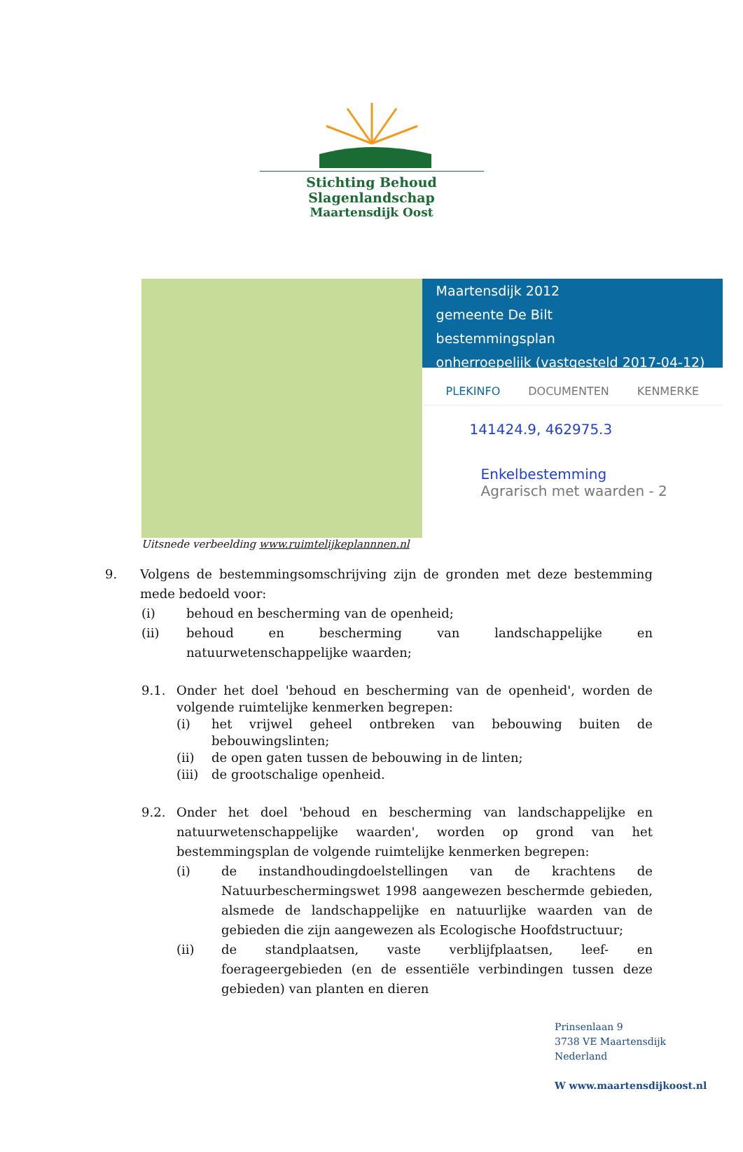Stichting Behoud Slagenlandschap
Maartensdijk Oost
Maartensdijk 2012
gemeente De Bilt
bestemmingsplan
onherroepelijk (vastgesteld 2017-04-12)
PLEKINFO DOCUMENTEN KENMERKE
141424.9, 462975.3
Enkelbestemming
Agrarisch met waarden - 2
Uitsnede verbeelding www.ruimtelijkeplannnen.nl
9. Volgens de bestemmingsomschrijving zijn de gronden met deze bestemming mede bedoeld voor:
(i) behoud en bescherming van de openheid;
(ii) behoud en bescherming van landschappelijke en natuurwetenschappelijke waarden;
9.1. Onder het doel 'behoud en bescherming van de openheid', worden de volgende ruimtelijke kenmerken begrepen:
(i) het vrijwel geheel ontbreken van bebouwing buiten de bebouwingslinten;
(ii) de open gaten tussen de bebouwing in de linten;
(iii) de grootschalige openheid.
9.2. Onder het doel 'behoud en bescherming van landschappelijke en natuurwetenschappelijke waarden', worden op grond van het bestemmingsplan de volgende ruimtelijke kenmerken begrepen:
(i) de instandhoudingdoelstellingen van de krachtens de Natuurbeschermingswet 1998 aangewezen beschermde gebieden, alsmede de landschappelijke en natuurlijke waarden van de gebieden die zijn aangewezen als Ecologische Hoofdstructuur;
(ii) de standplaatsen, vaste verblijfplaatsen, leef- en foerageergebieden (en de essentiële verbindingen tussen deze gebieden) van planten en dieren
Prinsenlaan 9
3738 VE Maartensdijk
Nederland
W www.maartensdijkoost.nl